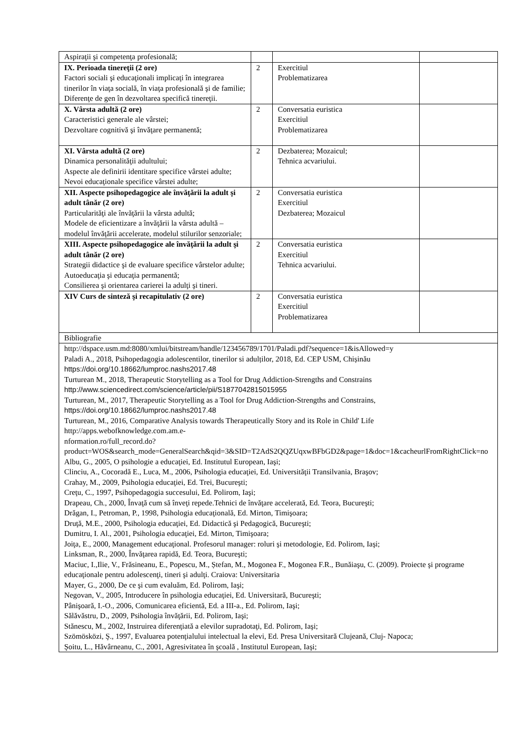| Aspiraţii şi competenţa profesională; | | | |
| IX. Perioada tinereţii (2 ore) Factori sociali şi educaţionali implicaţi în integrarea tinerilor în viaţa socială, în viaţa profesională şi de familie; Diferenţe de gen în dezvoltarea specifică tinereţii. | 2 | Exercitiul Problematizarea | |
| X. Vârsta adultă (2 ore) Caracteristici generale ale vârstei; Dezvoltare cognitivă şi învăţare permanentă; | 2 | Conversatia euristica Exercitiul Problematizarea | |
| XI. Vârsta adultă (2 ore) Dinamica personalităţii adultului; Aspecte ale definirii identitare specifice vârstei adulte; Nevoi educaţionale specifice vârstei adulte; | 2 | Dezbaterea; Mozaicul; Tehnica acvariului. | |
| XII. Aspecte psihopedagogice ale învăţării la adult şi adult tânăr (2 ore) Particularităţi ale învăţării la vârsta adultă; Modele de eficientizare a învăţării la vârsta adultă – modelul învăţării accelerate, modelul stilurilor senzoriale; | 2 | Conversatia euristica Exercitiul Dezbaterea; Mozaicul | |
| XIII. Aspecte psihopedagogice ale învăţării la adult şi adult tânăr (2 ore) Strategii didactice şi de evaluare specifice vârstelor adulte; Autoeducaţia şi educaţia permanentă; Consilierea şi orientarea carierei la adulţi şi tineri. | 2 | Conversatia euristica Exercitiul Tehnica acvariului. | |
| XIV Curs de sinteză şi recapitulativ (2 ore) | 2 | Conversatia euristica Exercitiul Problematizarea | |
| Bibliografie | | | |
| http://dspace.usm.md:8080/xmlui/bitstream/handle/123456789/1701/Paladi.pdf?sequence=1&isAllowed=y Paladi A., 2018, Psihopedagogia adolescentilor, tinerilor si adulților, 2018, Ed. CEP USM, Chișinău https://doi.org/10.18662/lumproc.nashs2017.48 Turturean M., 2018, Therapeutic Storytelling as a Tool for Drug Addiction-Strengths and Constrains http://www.sciencedirect.com/science/article/pii/S1877042815015955 Turturean, M., 2017, Therapeutic Storytelling as a Tool for Drug Addiction-Strengths and Constrains, https://doi.org/10.18662/lumproc.nashs2017.48 Turturean, M., 2016, Comparative Analysis towards Therapeutically Story and its Role in Child' Life http://apps.webofknowledge.com.am.e- nformation.ro/full_record.do?product=WOS&search_mode=GeneralSearch&qid=3&SID=T2AdS2QQZUqxwBFbGD2&page=1&doc=1&cacheurlFromRightClick=no Albu, G., 2005, O psihologie a educaţiei, Ed. Institutul European, Iaşi; Clinciu, A., Cocoradă E., Luca, M., 2006, Psihologia educaţiei, Ed. Universităţii Transilvania, Braşov; Crahay, M., 2009, Psihologia educaţiei, Ed. Trei, Bucureşti; Creţu, C., 1997, Psihopedagogia succesului, Ed. Polirom, Iaşi; Drapeau, Ch., 2000, Învaţă cum să înveţi repede.Tehnici de învăţare accelerată, Ed. Teora, Bucureşti; Drăgan, I., Petroman, P., 1998, Psihologia educaţională, Ed. Mirton, Timişoara; Druţă, M.E., 2000, Psihologia educaţiei, Ed. Didactică şi Pedagogică, Bucureşti; Dumitru, I. Al., 2001, Psihologia educaţiei, Ed. Mirton, Timişoara; Joiţa, E., 2000, Management educaţional. Profesorul manager: roluri şi metodologie, Ed. Polirom, Iaşi; Linksman, R., 2000, Învăţarea rapidă, Ed. Teora, Bucureşti; Maciuc, I.,Ilie, V., Frăsineanu, E., Popescu, M., Ștefan, M., Mogonea F., Mogonea F.R., Bunăiaşu, C. (2009). Proiecte şi programe educaţionale pentru adolescenţi, tineri şi adulţi. Craiova: Universitaria Mayer, G., 2000, De ce şi cum evaluăm, Ed. Polirom, Iaşi; Negovan, V., 2005, Introducere în psihologia educaţiei, Ed. Universitară, Bucureşti; Pânişoară, I.-O., 2006, Comunicarea eficientă, Ed. a III-a., Ed. Polirom, Iaşi; Sălăvăstru, D., 2009, Psihologia învăţării, Ed. Polirom, Iaşi; Stănescu, M., 2002, Instruirea diferenţiată a elevilor supradotaţi, Ed. Polirom, Iaşi; Szömösközi, Ş., 1997, Evaluarea potenţialului intelectual la elevi, Ed. Presa Universitară Clujeană, Cluj- Napoca; Şoitu, L., Hăvârneanu, C., 2001, Agresivitatea în şcoală , Institutul European, Iaşi; | | | |